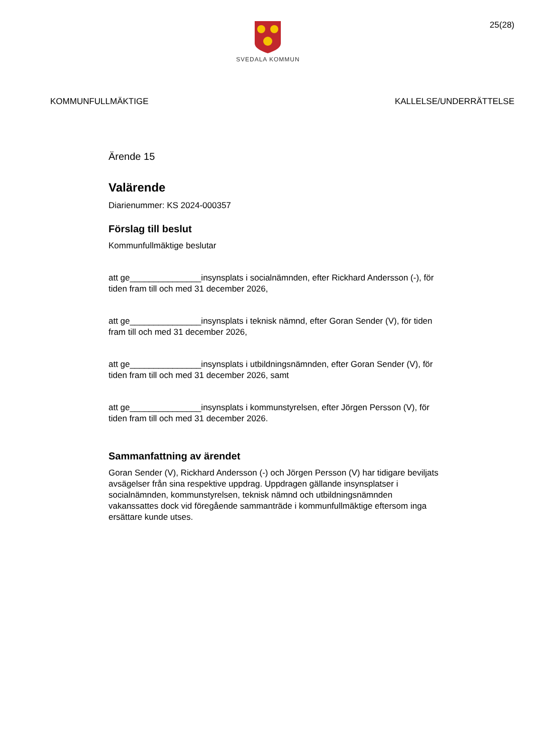SVEDALA KOMMUN
25(28)
KOMMUNFULLMÄKTIGE KALLELSE/UNDERRÄTTELSE
Ärende 15
Valärende
Diarienummer: KS 2024-000357
Förslag till beslut
Kommunfullmäktige beslutar
att ge_______________insynsplats i socialnämnden, efter Rickhard Andersson (-), för tiden fram till och med 31 december 2026,
att ge_______________insynsplats i teknisk nämnd, efter Goran Sender (V), för tiden fram till och med 31 december 2026,
att ge_______________insynsplats i utbildningsnämnden, efter Goran Sender (V), för tiden fram till och med 31 december 2026, samt
att ge_______________insynsplats i kommunstyrelsen, efter Jörgen Persson (V), för tiden fram till och med 31 december 2026.
Sammanfattning av ärendet
Goran Sender (V), Rickhard Andersson (-) och Jörgen Persson (V) har tidigare beviljats avsägelser från sina respektive uppdrag. Uppdragen gällande insynsplatser i socialnämnden, kommunstyrelsen, teknisk nämnd och utbildningsnämnden vakanssattes dock vid föregående sammanträde i kommunfullmäktige eftersom inga ersättare kunde utses.